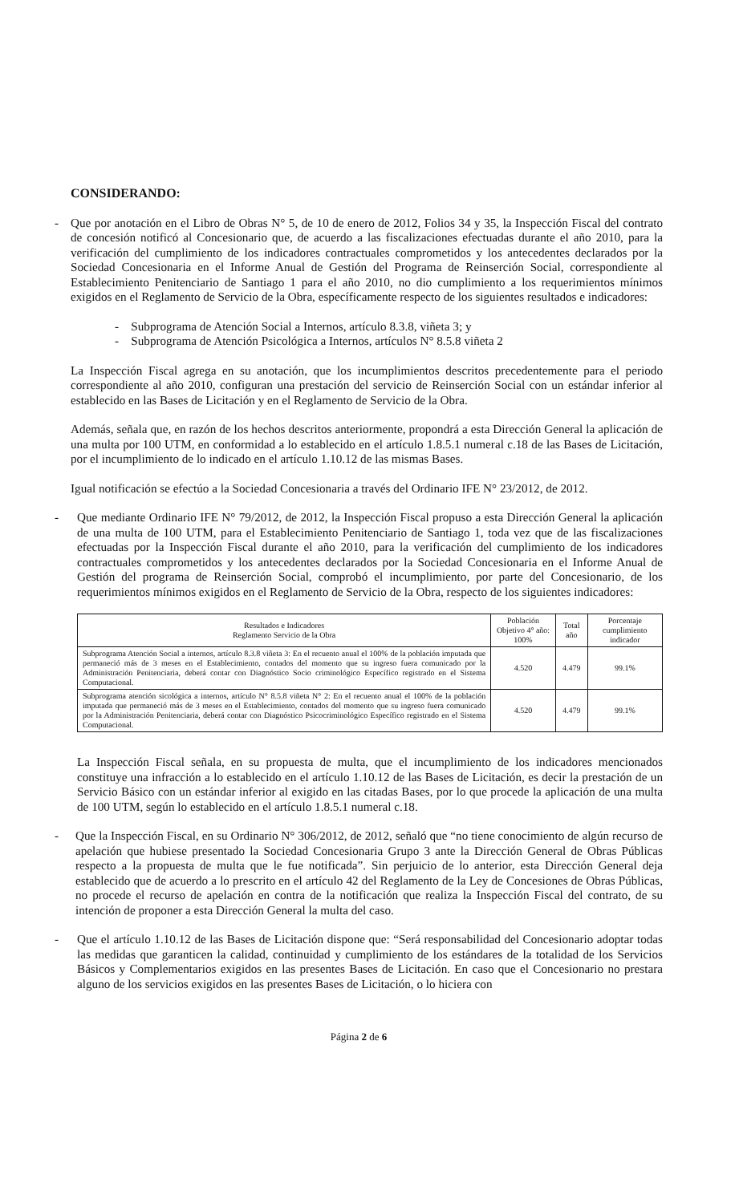CONSIDERANDO:
- Que por anotación en el Libro de Obras N° 5, de 10 de enero de 2012, Folios 34 y 35, la Inspección Fiscal del contrato de concesión notificó al Concesionario que, de acuerdo a las fiscalizaciones efectuadas durante el año 2010, para la verificación del cumplimiento de los indicadores contractuales comprometidos y los antecedentes declarados por la Sociedad Concesionaria en el Informe Anual de Gestión del Programa de Reinserción Social, correspondiente al Establecimiento Penitenciario de Santiago 1 para el año 2010, no dio cumplimiento a los requerimientos mínimos exigidos en el Reglamento de Servicio de la Obra, específicamente respecto de los siguientes resultados e indicadores:
- Subprograma de Atención Social a Internos, artículo 8.3.8, viñeta 3; y
- Subprograma de Atención Psicológica a Internos, artículos N° 8.5.8 viñeta 2
La Inspección Fiscal agrega en su anotación, que los incumplimientos descritos precedentemente para el periodo correspondiente al año 2010, configuran una prestación del servicio de Reinserción Social con un estándar inferior al establecido en las Bases de Licitación y en el Reglamento de Servicio de la Obra.
Además, señala que, en razón de los hechos descritos anteriormente, propondrá a esta Dirección General la aplicación de una multa por 100 UTM, en conformidad a lo establecido en el artículo 1.8.5.1 numeral c.18 de las Bases de Licitación, por el incumplimiento de lo indicado en el artículo 1.10.12 de las mismas Bases.
Igual notificación se efectúo a la Sociedad Concesionaria a través del Ordinario IFE N° 23/2012, de 2012.
- Que mediante Ordinario IFE N° 79/2012, de 2012, la Inspección Fiscal propuso a esta Dirección General la aplicación de una multa de 100 UTM, para el Establecimiento Penitenciario de Santiago 1, toda vez que de las fiscalizaciones efectuadas por la Inspección Fiscal durante el año 2010, para la verificación del cumplimiento de los indicadores contractuales comprometidos y los antecedentes declarados por la Sociedad Concesionaria en el Informe Anual de Gestión del programa de Reinserción Social, comprobó el incumplimiento, por parte del Concesionario, de los requerimientos mínimos exigidos en el Reglamento de Servicio de la Obra, respecto de los siguientes indicadores:
| Resultados e Indicadores Reglamento Servicio de la Obra | Población Objetivo 4° año: 100% | Total año | Porcentaje cumplimiento indicador |
| --- | --- | --- | --- |
| Subprograma Atención Social a internos, artículo 8.3.8 viñeta 3: En el recuento anual el 100% de la población imputada que permaneció más de 3 meses en el Establecimiento, contados del momento que su ingreso fuera comunicado por la Administración Penitenciaria, deberá contar con Diagnóstico Socio criminológico Específico registrado en el Sistema Computacional. | 4.520 | 4.479 | 99.1% |
| Subprograma atención sicológica a internos, artículo N° 8.5.8 viñeta N° 2: En el recuento anual el 100% de la población imputada que permaneció más de 3 meses en el Establecimiento, contados del momento que su ingreso fuera comunicado por la Administración Penitenciaria, deberá contar con Diagnóstico Psicocriminológico Específico registrado en el Sistema Computacional. | 4.520 | 4.479 | 99.1% |
La Inspección Fiscal señala, en su propuesta de multa, que el incumplimiento de los indicadores mencionados constituye una infracción a lo establecido en el artículo 1.10.12 de las Bases de Licitación, es decir la prestación de un Servicio Básico con un estándar inferior al exigido en las citadas Bases, por lo que procede la aplicación de una multa de 100 UTM, según lo establecido en el artículo 1.8.5.1 numeral c.18.
- Que la Inspección Fiscal, en su Ordinario N° 306/2012, de 2012, señaló que “no tiene conocimiento de algún recurso de apelación que hubiese presentado la Sociedad Concesionaria Grupo 3 ante la Dirección General de Obras Públicas respecto a la propuesta de multa que le fue notificada”. Sin perjuicio de lo anterior, esta Dirección General deja establecido que de acuerdo a lo prescrito en el artículo 42 del Reglamento de la Ley de Concesiones de Obras Públicas, no procede el recurso de apelación en contra de la notificación que realiza la Inspección Fiscal del contrato, de su intención de proponer a esta Dirección General la multa del caso.
- Que el artículo 1.10.12 de las Bases de Licitación dispone que: “Será responsabilidad del Concesionario adoptar todas las medidas que garanticen la calidad, continuidad y cumplimiento de los estándares de la totalidad de los Servicios Básicos y Complementarios exigidos en las presentes Bases de Licitación. En caso que el Concesionario no prestara alguno de los servicios exigidos en las presentes Bases de Licitación, o lo hiciera con
Página 2 de 6